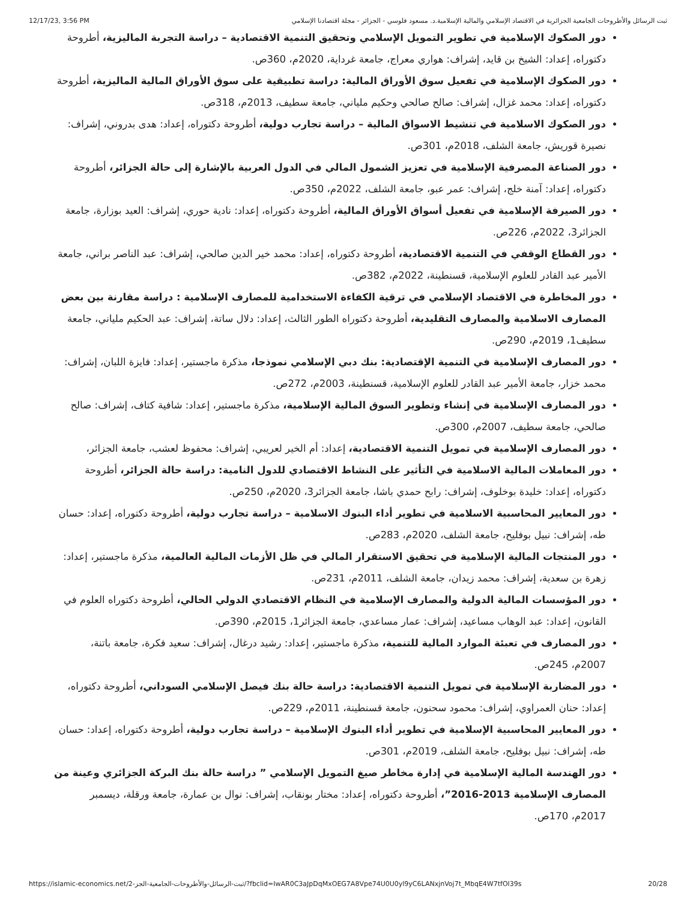12/17/23, 3:56 PM ثبت الرسائل والأطروحات الجامعية الجزائرية في الاقتصاد الإسلامي والمالية الإسلامية.د. مسعود فلوسي - الجزائر - مجلة اقتصادنا الإسلامي
دور الصكوك الإسلامية في تطوير التمويل الإسلامي وتحقيق التنمية الاقتصادية – دراسة التجربة الماليزية، أطروحة دكتوراه، إعداد: الشيخ بن قايد، إشراف: هواري معراج، جامعة غرداية، 2020م، 360ص.
دور الصكوك الإسلامية في تفعيل سوق الأوراق المالية: دراسة تطبيقية على سوق الأوراق المالية الماليزية، أطروحة دكتوراه، إعداد: محمد غزال، إشراف: صالح صالحي وحكيم ملياني، جامعة سطيف، 2013م، 318ص.
دور الصكوك الاسلامية في تنشيط الاسواق المالية – دراسة تجارب دولية، أطروحة دكتوراه، إعداد: هدى بدروني، إشراف: نصيرة قوريش، جامعة الشلف، 2018م، 301ص.
دور الصناعة المصرفية الإسلامية في تعزيز الشمول المالي في الدول العربية بالإشارة إلى حالة الجزائر، أطروحة دكتوراه، إعداد: آمنة خلج، إشراف: عمر عبو، جامعة الشلف، 2022م، 350ص.
دور الصيرفة الإسلامية في تفعيل أسواق الأوراق المالية، أطروحة دكتوراه، إعداد: نادية حوري، إشراف: العيد بوزارة، جامعة الجزائر3، 2022م، 226ص.
دور القطاع الوقفي في التنمية الاقتصادية، أطروحة دكتوراه، إعداد: محمد خير الدين صالحي، إشراف: عبد الناصر براني، جامعة الأمير عبد القادر للعلوم الإسلامية، قسنطينة، 2022م، 382ص.
دور المخاطرة في الاقتصاد الإسلامي في ترقية الكفاءة الاستخدامية للمصارف الإسلامية : دراسة مقارنة بين بعض المصارف الاسلامية والمصارف التقليدية، أطروحة دكتوراه الطور الثالث، إعداد: دلال ساتة، إشراف: عبد الحكيم ملياني، جامعة سطيف1، 2019م، 290ص.
دور المصارف الإسلامية في التنمية الإقتصادية: بنك دبي الإسلامي نموذجا، مذكرة ماجستير، إعداد: فايزة اللبان، إشراف: محمد خزار، جامعة الأمير عبد القادر للعلوم الإسلامية، قسنطينة، 2003م، 272ص.
دور المصارف الإسلامية في إنشاء وتطوير السوق المالية الإسلامية، مذكرة ماجستير، إعداد: شافية كتاف، إشراف: صالح صالحي، جامعة سطيف، 2007م، 300ص.
دور المصارف الإسلامية في تمويل التنمية الاقتصادية، إعداد: أم الخير لعريبي، إشراف: محفوظ لعشب، جامعة الجزائر،
دور المعاملات المالية الاسلامية في التأثير على النشاط الاقتصادي للدول النامية: دراسة حالة الجزائر، أطروحة دكتوراه، إعداد: خليدة بوخلوف، إشراف: رابح حمدي باشا، جامعة الجزائر3، 2020م، 250ص.
دور المعايير المحاسبية الاسلامية في تطوير أداء البنوك الاسلامية – دراسة تجارب دولية، أطروحة دكتوراه، إعداد: حسان طه، إشراف: نبيل بوفليح، جامعة الشلف، 2020م، 283ص.
دور المنتجات المالية الإسلامية في تحقيق الاستقرار المالي في ظل الأزمات المالية العالمية، مذكرة ماجستير، إعداد: زهرة بن سعدية، إشراف: محمد زيدان، جامعة الشلف، 2011م، 231ص.
دور المؤسسات المالية الدولية والمصارف الإسلامية في النظام الاقتصادي الدولي الحالي، أطروحة دكتوراه العلوم في القانون، إعداد: عبد الوهاب مساعيد، إشراف: عمار مساعدي، جامعة الجزائر1، 2015م، 390ص.
دور المصارف في تعبئة الموارد المالية للتنمية، مذكرة ماجستير، إعداد: رشيد درغال، إشراف: سعيد فكرة، جامعة باتنة، 2007م، 245ص.
دور المضاربة الإسلامية في تمويل التنمية الاقتصادية: دراسة حالة بنك فيصل الإسلامي السوداني، أطروحة دكتوراه، إعداد: حنان العمراوي، إشراف: محمود سحنون، جامعة قسنطينة، 2011م، 229ص.
دور المعايير المحاسبية الإسلامية في تطوير أداء البنوك الإسلامية – دراسة تجارب دولية، أطروحة دكتوراه، إعداد: حسان طه، إشراف: نبيل بوفليح، جامعة الشلف، 2019م، 301ص.
دور الهندسة المالية الإسلامية في إدارة مخاطر صيغ التمويل الإسلامي ” دراسة حالة بنك البركة الجزائري وعينة من المصارف الإسلامية 2013-2016”، أطروحة دكتوراه، إعداد: مختار بونقاب، إشراف: نوال بن عمارة، جامعة ورقلة، ديسمبر 2017م، 170ص.
https://islamic-economics.net/ثبت-الرسائل-والأطروحات-الجامعية-الجز-2/?fbclid=IwAR0C3aJpDqMxOEG7A8Vpe74U0U0yl9yC6LANxjnVoj7t_MbqE4W7tfOl39s 20/28